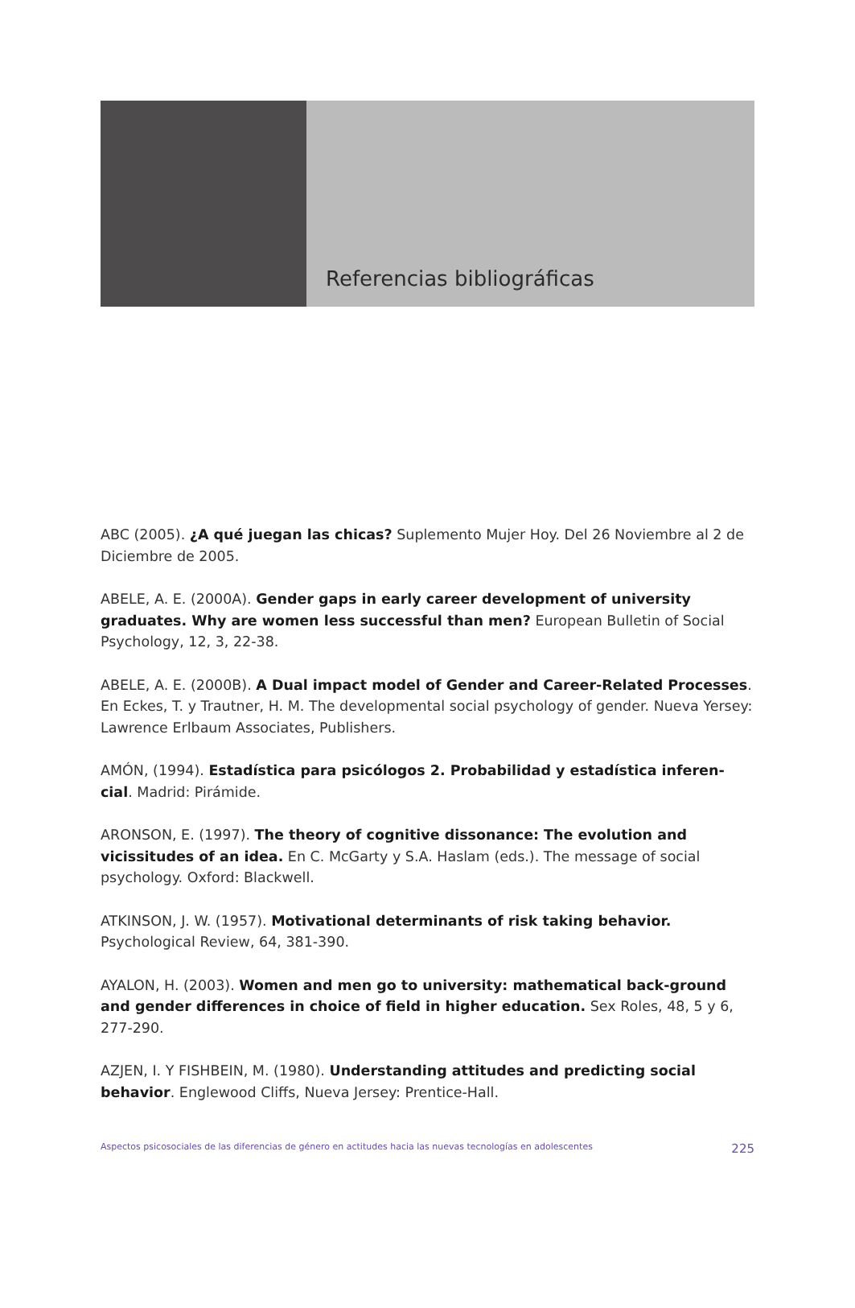Referencias bibliográficas
ABC (2005). ¿A qué juegan las chicas? Suplemento Mujer Hoy. Del 26 Noviembre al 2 de Diciembre de 2005.
ABELE, A. E. (2000A). Gender gaps in early career development of university graduates. Why are women less successful than men? European Bulletin of Social Psychology, 12, 3, 22-38.
ABELE, A. E. (2000B). A Dual impact model of Gender and Career-Related Processes. En Eckes, T. y Trautner, H. M. The developmental social psychology of gender. Nueva Yersey: Lawrence Erlbaum Associates, Publishers.
AMÓN, (1994). Estadística para psicólogos 2. Probabilidad y estadística inferen-cial. Madrid: Pirámide.
ARONSON, E. (1997). The theory of cognitive dissonance: The evolution and vicissitudes of an idea. En C. McGarty y S.A. Haslam (eds.). The message of social psychology. Oxford: Blackwell.
ATKINSON, J. W. (1957). Motivational determinants of risk taking behavior. Psychological Review, 64, 381-390.
AYALON, H. (2003). Women and men go to university: mathematical back-ground and gender differences in choice of field in higher education. Sex Roles, 48, 5 y 6, 277-290.
AZJEN, I. Y FISHBEIN, M. (1980). Understanding attitudes and predicting social behavior. Englewood Cliffs, Nueva Jersey: Prentice-Hall.
Aspectos psicosociales de las diferencias de género en actitudes hacia las nuevas tecnologías en adolescentes 225